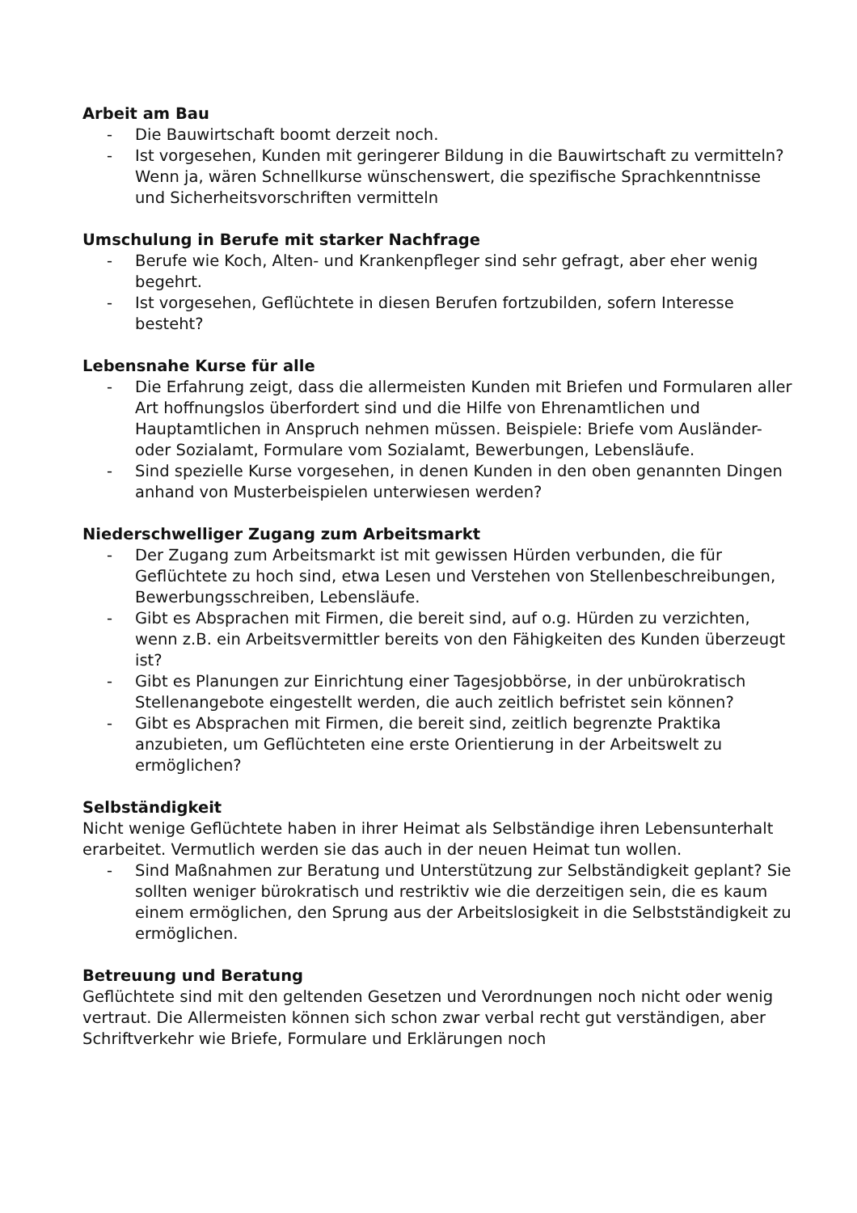Arbeit am Bau
- Die Bauwirtschaft boomt derzeit noch.
- Ist vorgesehen, Kunden mit geringerer Bildung in die Bauwirtschaft zu vermitteln? Wenn ja, wären Schnellkurse wünschenswert, die spezifische Sprachkenntnisse und Sicherheitsvorschriften vermitteln
Umschulung in Berufe mit starker Nachfrage
- Berufe wie Koch, Alten- und Krankenpfleger sind sehr gefragt, aber eher wenig begehrt.
- Ist vorgesehen, Geflüchtete in diesen Berufen fortzubilden, sofern Interesse besteht?
Lebensnahe Kurse für alle
- Die Erfahrung zeigt, dass die allermeisten Kunden mit Briefen und Formularen aller Art hoffnungslos überfordert sind und die Hilfe von Ehrenamtlichen und Hauptamtlichen in Anspruch nehmen müssen. Beispiele: Briefe vom Ausländer- oder Sozialamt, Formulare vom Sozialamt, Bewerbungen, Lebensläufe.
- Sind spezielle Kurse vorgesehen, in denen Kunden in den oben genannten Dingen anhand von Musterbeispielen unterwiesen werden?
Niederschwelliger Zugang zum Arbeitsmarkt
- Der Zugang zum Arbeitsmarkt ist mit gewissen Hürden verbunden, die für Geflüchtete zu hoch sind, etwa Lesen und Verstehen von Stellenbeschreibungen, Bewerbungsschreiben, Lebensläufe.
- Gibt es Absprachen mit Firmen, die bereit sind, auf o.g. Hürden zu verzichten, wenn z.B. ein Arbeitsvermittler bereits von den Fähigkeiten des Kunden überzeugt ist?
- Gibt es Planungen zur Einrichtung einer Tagesjobbörse, in der unbürokratisch Stellenangebote eingestellt werden, die auch zeitlich befristet sein können?
- Gibt es Absprachen mit Firmen, die bereit sind, zeitlich begrenzte Praktika anzubieten, um Geflüchteten eine erste Orientierung in der Arbeitswelt zu ermöglichen?
Selbständigkeit
Nicht wenige Geflüchtete haben in ihrer Heimat als Selbständige ihren Lebensunterhalt erarbeitet. Vermutlich werden sie das auch in der neuen Heimat tun wollen.
- Sind Maßnahmen zur Beratung und Unterstützung zur Selbständigkeit geplant? Sie sollten weniger bürokratisch und restriktiv wie die derzeitigen sein, die es kaum einem ermöglichen, den Sprung aus der Arbeitslosigkeit in die Selbstständigkeit zu ermöglichen.
Betreuung und Beratung
Geflüchtete sind mit den geltenden Gesetzen und Verordnungen noch nicht oder wenig vertraut. Die Allermeisten können sich schon zwar verbal recht gut verständigen, aber Schriftverkehr wie Briefe, Formulare und Erklärungen noch